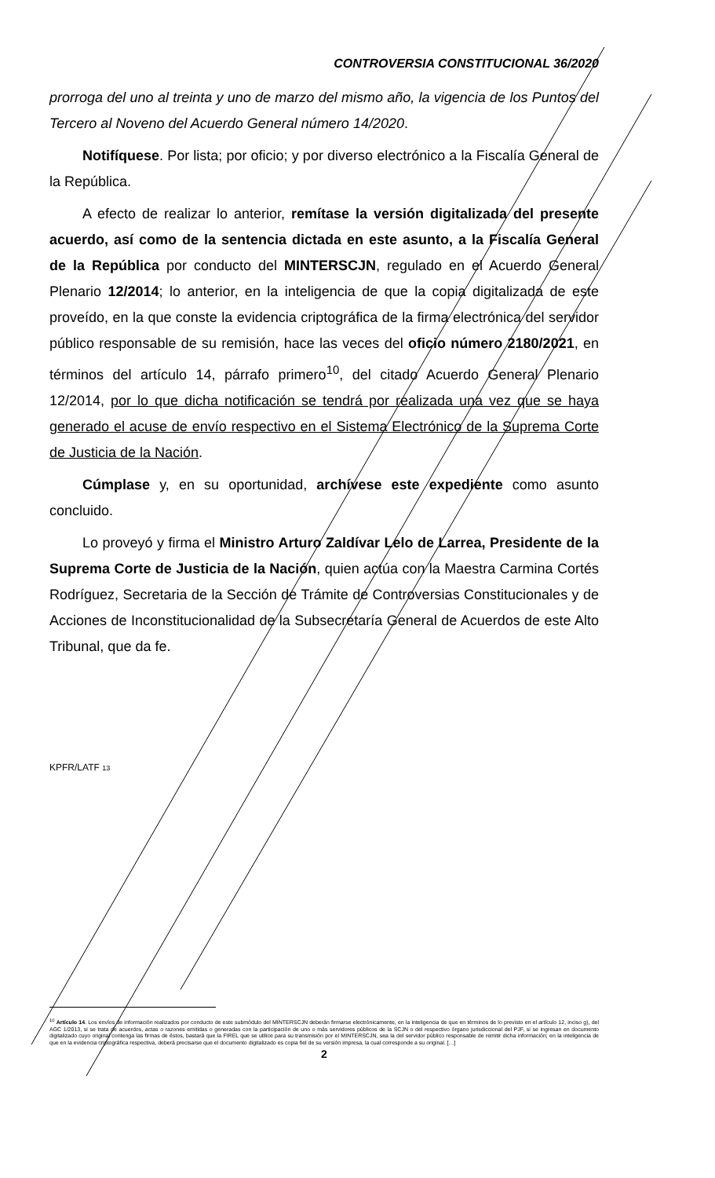CONTROVERSIA CONSTITUCIONAL 36/2020
prorroga del uno al treinta y uno de marzo del mismo año, la vigencia de los Puntos del Tercero al Noveno del Acuerdo General número 14/2020.
Notifíquese. Por lista; por oficio; y por diverso electrónico a la Fiscalía General de la República.
A efecto de realizar lo anterior, remítase la versión digitalizada del presente acuerdo, así como de la sentencia dictada en este asunto, a la Fiscalía General de la República por conducto del MINTERSCJN, regulado en el Acuerdo General Plenario 12/2014; lo anterior, en la inteligencia de que la copia digitalizada de este proveído, en la que conste la evidencia criptográfica de la firma electrónica del servidor público responsable de su remisión, hace las veces del oficio número 2180/2021, en términos del artículo 14, párrafo primero<sup>10</sup>, del citado Acuerdo General Plenario 12/2014, por lo que dicha notificación se tendrá por realizada una vez que se haya generado el acuse de envío respectivo en el Sistema Electrónico de la Suprema Corte de Justicia de la Nación.
Cúmplase y, en su oportunidad, archívese este expediente como asunto concluido.
Lo proveyó y firma el Ministro Arturo Zaldívar Lelo de Larrea, Presidente de la Suprema Corte de Justicia de la Nación, quien actúa con la Maestra Carmina Cortés Rodríguez, Secretaria de la Sección de Trámite de Controversias Constitucionales y de Acciones de Inconstitucionalidad de la Subsecretaría General de Acuerdos de este Alto Tribunal, que da fe.
KPFR/LATF 13
<sup>10</sup> Artículo 14. Los envíos de información realizados por conducto de este submódulo del MINTERSCJN deberán firmarse electrónicamente, en la inteligencia de que en términos de lo previsto en el artículo 12, inciso g), del AGC 1/2013, si se trata de acuerdos, actas o razones emitidas o generadas con la participación de uno o más servidores públicos de la SCJN o del respectivo órgano jurisdiccional del PJF, si se ingresan en documento digitalizado cuyo original contenga las firmas de éstos, bastará que la FIREL que se utilice para su transmisión por el MINTERSCJN, sea la del servidor público responsable de remitir dicha información; en la inteligencia de que en la evidencia criptográfica respectiva, deberá precisarse que el documento digitalizado es copia fiel de su versión impresa, la cual corresponde a su original. […]
2